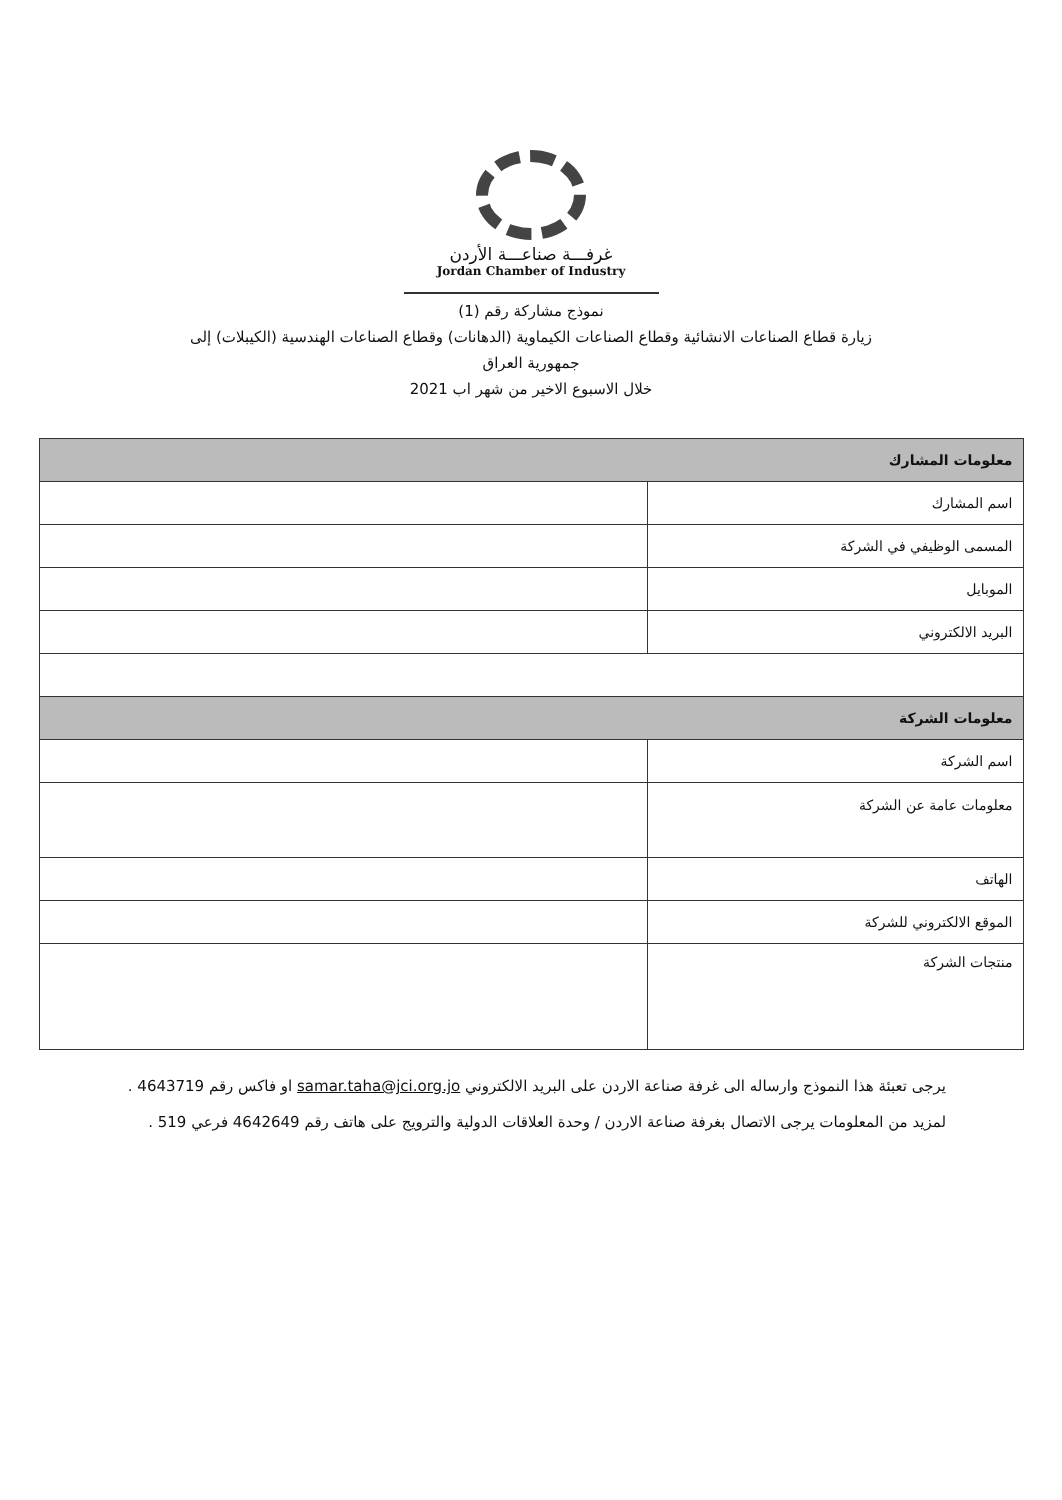غرفـــة صناعـــة الأردن
Jordan Chamber of Industry
نموذج مشاركة رقم (1)
زيارة قطاع الصناعات الانشائية وقطاع الصناعات الكيماوية (الدهانات) وقطاع الصناعات الهندسية (الكيبلات) إلى
جمهورية العراق
خلال الاسبوع الاخير من شهر اب 2021
| معلومات المشارك | |
| اسم المشارك | |
| المسمى الوظيفي في الشركة | |
| الموبايل | |
| البريد الالكتروني | |
| معلومات الشركة | |
| اسم الشركة | |
| معلومات عامة عن الشركة | |
| الهاتف | |
| الموقع الالكتروني للشركة | |
| منتجات الشركة | |
يرجى تعبئة هذا النموذج وارساله الى غرفة صناعة الاردن على البريد الالكتروني samar.taha@jci.org.jo او فاكس رقم 4643719 .
لمزيد من المعلومات يرجى الاتصال بغرفة صناعة الاردن / وحدة العلاقات الدولية والترويج على هاتف رقم 4642649 فرعي 519 .